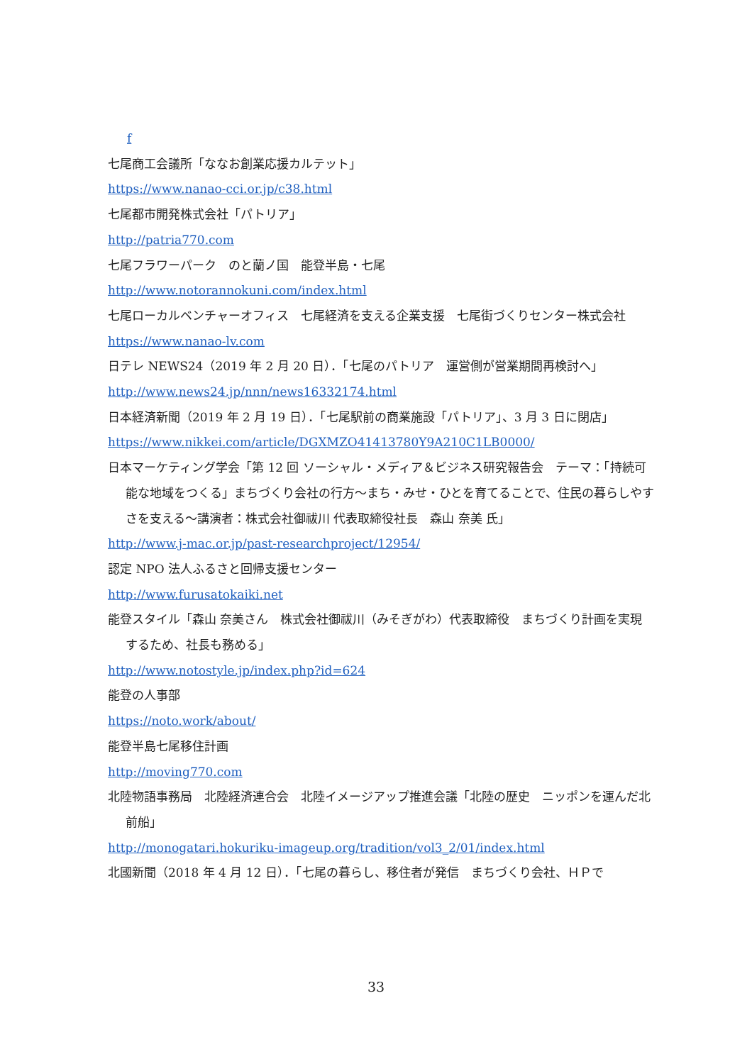f
七尾商工会議所「ななお創業応援カルテット」
https://www.nanao-cci.or.jp/c38.html
七尾都市開発株式会社「パトリア」
http://patria770.com
七尾フラワーパーク　のと蘭ノ国　能登半島・七尾
http://www.notorannokuni.com/index.html
七尾ローカルベンチャーオフィス　七尾経済を支える企業支援　七尾街づくりセンター株式会社
https://www.nanao-lv.com
日テレ NEWS24（2019 年 2 月 20 日）．「七尾のパトリア　運営側が営業期間再検討へ」
http://www.news24.jp/nnn/news16332174.html
日本経済新聞（2019 年 2 月 19 日）．「七尾駅前の商業施設「パトリア」、3 月 3 日に閉店」
https://www.nikkei.com/article/DGXMZO41413780Y9A210C1LB0000/
日本マーケティング学会「第 12 回 ソーシャル・メディア＆ビジネス研究報告会　テーマ：「持続可能な地域をつくる」まちづくり会社の行方～まち・みせ・ひとを育てることで、住民の暮らしやすさを支える～講演者：株式会社御祓川 代表取締役社長　森山 奈美 氏」
http://www.j-mac.or.jp/past-researchproject/12954/
認定 NPO 法人ふるさと回帰支援センター
http://www.furusatokaiki.net
能登スタイル「森山 奈美さん　株式会社御祓川（みそぎがわ）代表取締役　まちづくり計画を実現するため、社長も務める」
http://www.notostyle.jp/index.php?id=624
能登の人事部
https://noto.work/about/
能登半島七尾移住計画
http://moving770.com
北陸物語事務局　北陸経済連合会　北陸イメージアップ推進会議「北陸の歴史　ニッポンを運んだ北前船」
http://monogatari.hokuriku-imageup.org/tradition/vol3_2/01/index.html
北國新聞（2018 年 4 月 12 日）．「七尾の暮らし、移住者が発信　まちづくり会社、ＨＰで
33